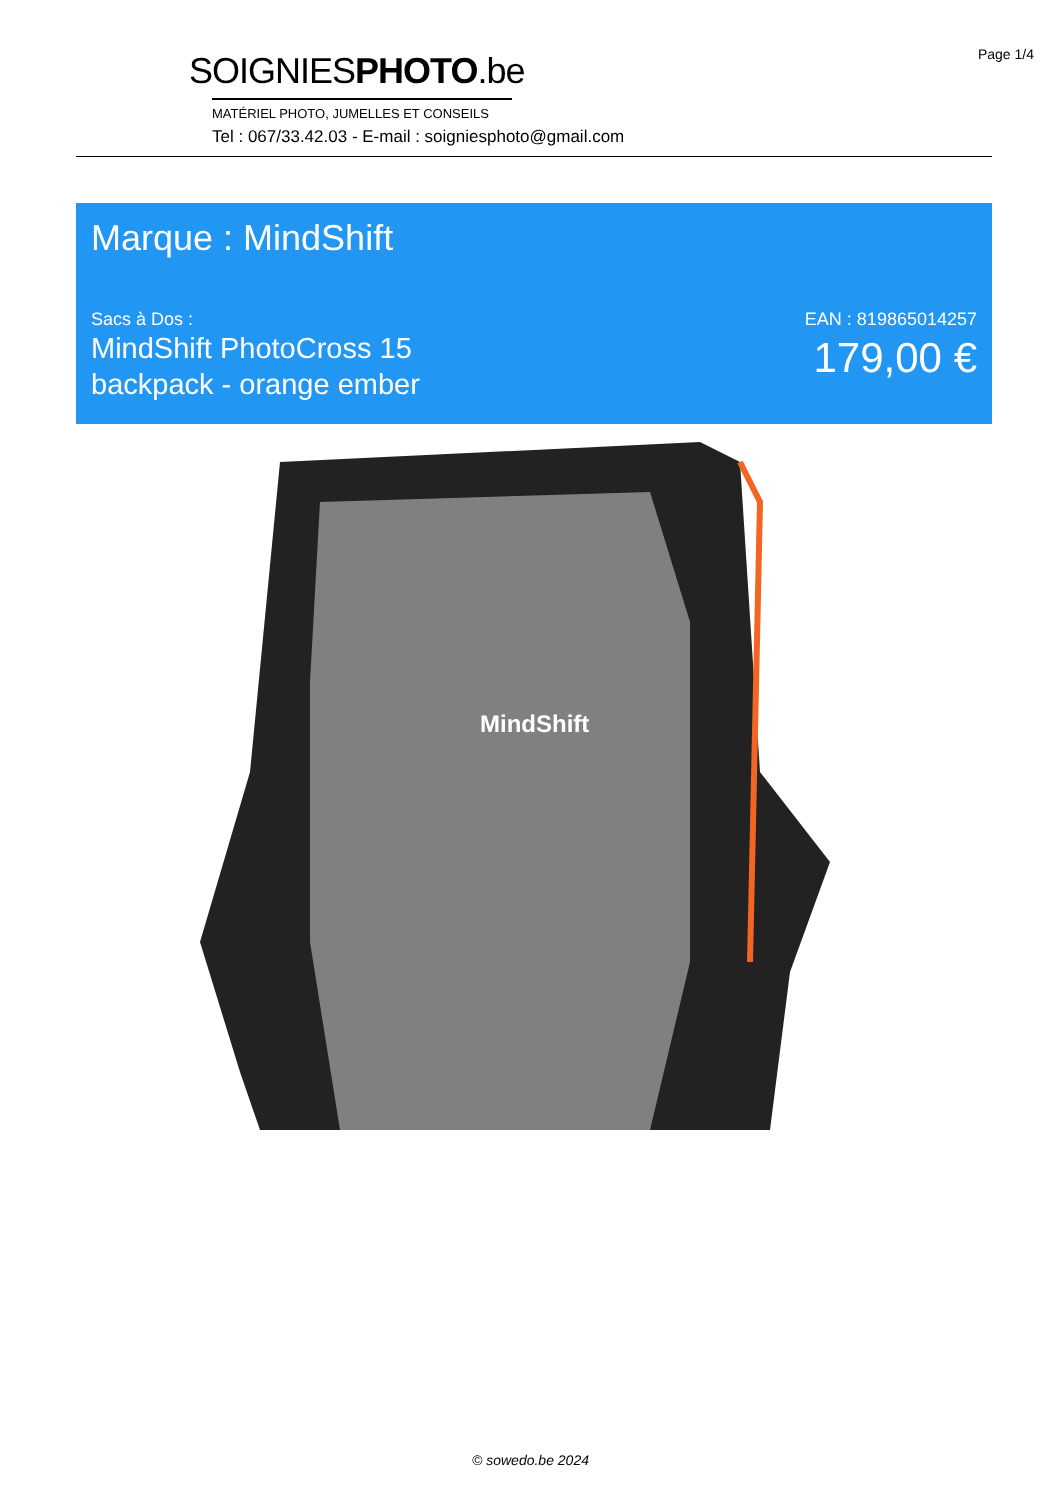Page 1/4
SOIGNIESPHOTO.be
MATÉRIEL PHOTO, JUMELLES ET CONSEILS
Tel : 067/33.42.03 - E-mail : soigniesphoto@gmail.com
Marque : MindShift
Sacs à Dos :
MindShift PhotoCross 15
backpack - orange ember
EAN : 819865014257
179,00 €
MindShift
© sowedo.be 2024